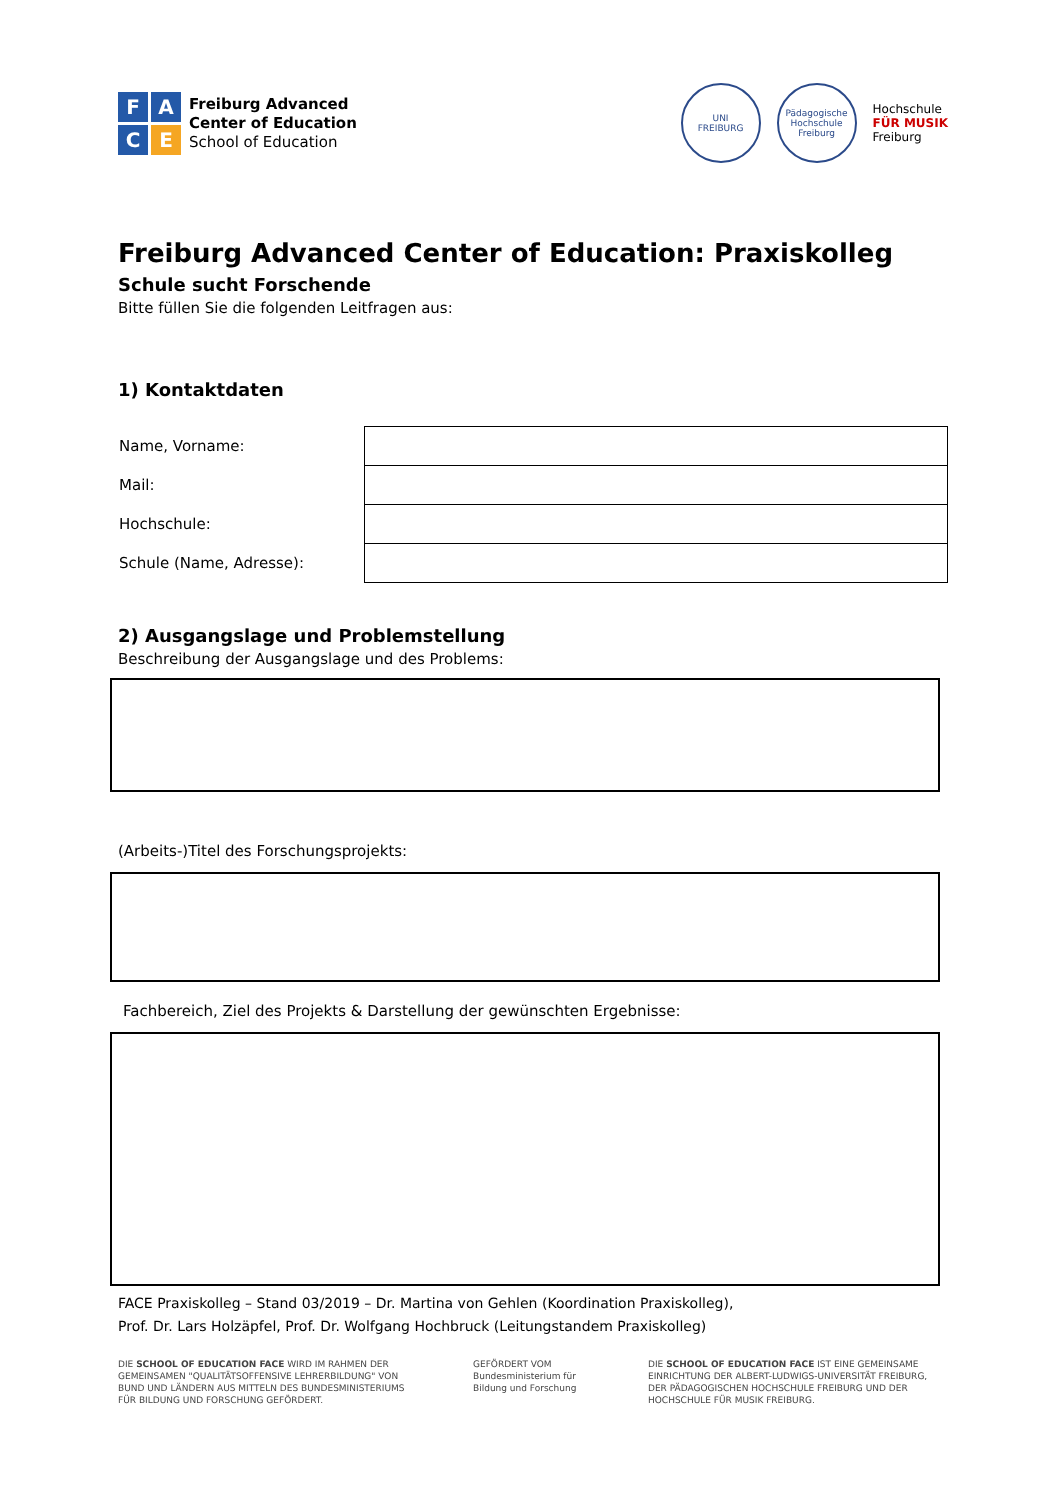F A C E
Freiburg Advanced
Center of Education
School of Education
UNI
FREIBURG
Pädagogische Hochschule Freiburg
Hochschule
FÜR MUSIK
Freiburg
Freiburg Advanced Center of Education: Praxiskolleg
Schule sucht Forschende
Bitte füllen Sie die folgenden Leitfragen aus:
1) Kontaktdaten
| Name, Vorname: | |
| Mail: | |
| Hochschule: | |
| Schule (Name, Adresse): | |
2) Ausgangslage und Problemstellung
Beschreibung der Ausgangslage und des Problems:
(Arbeits-)Titel des Forschungsprojekts:
Fachbereich, Ziel des Projekts & Darstellung der gewünschten Ergebnisse:
FACE Praxiskolleg – Stand 03/2019 – Dr. Martina von Gehlen (Koordination Praxiskolleg),
Prof. Dr. Lars Holzäpfel, Prof. Dr. Wolfgang Hochbruck (Leitungstandem Praxiskolleg)
DIE SCHOOL OF EDUCATION FACE WIRD IM RAHMEN DER GEMEINSAMEN "QUALITÄTSOFFENSIVE LEHRERBILDUNG" VON BUND UND LÄNDERN AUS MITTELN DES BUNDESMINISTERIUMS FÜR BILDUNG UND FORSCHUNG GEFÖRDERT.
GEFÖRDERT VOM
Bundesministerium für Bildung und Forschung
DIE SCHOOL OF EDUCATION FACE IST EINE GEMEINSAME EINRICHTUNG DER ALBERT-LUDWIGS-UNIVERSITÄT FREIBURG, DER PÄDAGOGISCHEN HOCHSCHULE FREIBURG UND DER HOCHSCHULE FÜR MUSIK FREIBURG.